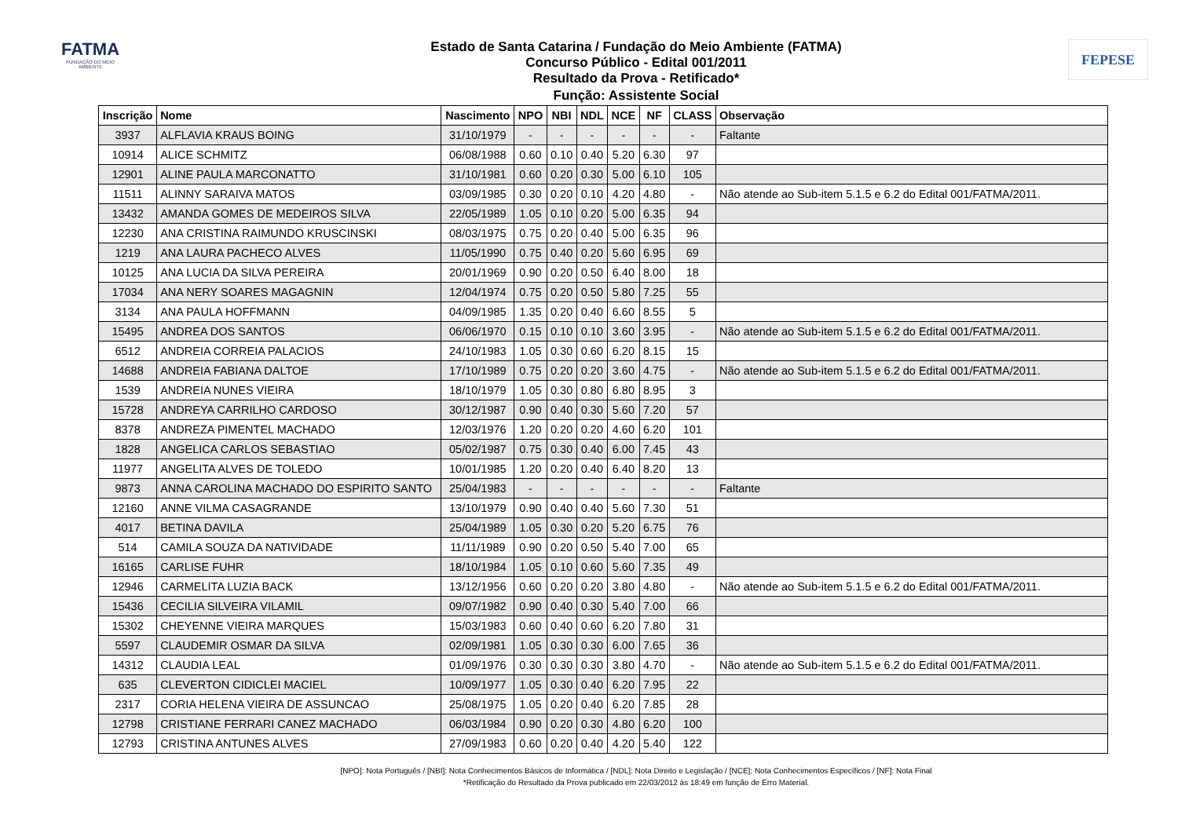FATMA
FUNDAÇÃO DO MEIO AMBIENTE
FEPESE
Estado de Santa Catarina / Fundação do Meio Ambiente (FATMA)
Concurso Público - Edital 001/2011
Resultado da Prova - Retificado*
Função: Assistente Social
| Inscrição | Nome | Nascimento | NPO | NBI | NDL | NCE | NF | CLASS | Observação |
| --- | --- | --- | --- | --- | --- | --- | --- | --- | --- |
| 3937 | ALFLAVIA KRAUS BOING | 31/10/1979 | - | - | - | - | - | - | Faltante |
| 10914 | ALICE SCHMITZ | 06/08/1988 | 0.60 | 0.10 | 0.40 | 5.20 | 6.30 | 97 | |
| 12901 | ALINE PAULA MARCONATTO | 31/10/1981 | 0.60 | 0.20 | 0.30 | 5.00 | 6.10 | 105 | |
| 11511 | ALINNY SARAIVA MATOS | 03/09/1985 | 0.30 | 0.20 | 0.10 | 4.20 | 4.80 | - | Não atende ao Sub-item 5.1.5 e 6.2 do Edital 001/FATMA/2011. |
| 13432 | AMANDA GOMES DE MEDEIROS SILVA | 22/05/1989 | 1.05 | 0.10 | 0.20 | 5.00 | 6.35 | 94 | |
| 12230 | ANA CRISTINA RAIMUNDO KRUSCINSKI | 08/03/1975 | 0.75 | 0.20 | 0.40 | 5.00 | 6.35 | 96 | |
| 1219 | ANA LAURA PACHECO ALVES | 11/05/1990 | 0.75 | 0.40 | 0.20 | 5.60 | 6.95 | 69 | |
| 10125 | ANA LUCIA DA SILVA PEREIRA | 20/01/1969 | 0.90 | 0.20 | 0.50 | 6.40 | 8.00 | 18 | |
| 17034 | ANA NERY SOARES MAGAGNIN | 12/04/1974 | 0.75 | 0.20 | 0.50 | 5.80 | 7.25 | 55 | |
| 3134 | ANA PAULA HOFFMANN | 04/09/1985 | 1.35 | 0.20 | 0.40 | 6.60 | 8.55 | 5 | |
| 15495 | ANDREA DOS SANTOS | 06/06/1970 | 0.15 | 0.10 | 0.10 | 3.60 | 3.95 | - | Não atende ao Sub-item 5.1.5 e 6.2 do Edital 001/FATMA/2011. |
| 6512 | ANDREIA CORREIA PALACIOS | 24/10/1983 | 1.05 | 0.30 | 0.60 | 6.20 | 8.15 | 15 | |
| 14688 | ANDREIA FABIANA DALTOE | 17/10/1989 | 0.75 | 0.20 | 0.20 | 3.60 | 4.75 | - | Não atende ao Sub-item 5.1.5 e 6.2 do Edital 001/FATMA/2011. |
| 1539 | ANDREIA NUNES VIEIRA | 18/10/1979 | 1.05 | 0.30 | 0.80 | 6.80 | 8.95 | 3 | |
| 15728 | ANDREYA CARRILHO CARDOSO | 30/12/1987 | 0.90 | 0.40 | 0.30 | 5.60 | 7.20 | 57 | |
| 8378 | ANDREZA PIMENTEL MACHADO | 12/03/1976 | 1.20 | 0.20 | 0.20 | 4.60 | 6.20 | 101 | |
| 1828 | ANGELICA CARLOS SEBASTIAO | 05/02/1987 | 0.75 | 0.30 | 0.40 | 6.00 | 7.45 | 43 | |
| 11977 | ANGELITA ALVES DE TOLEDO | 10/01/1985 | 1.20 | 0.20 | 0.40 | 6.40 | 8.20 | 13 | |
| 9873 | ANNA CAROLINA MACHADO DO ESPIRITO SANTO | 25/04/1983 | - | - | - | - | - | - | Faltante |
| 12160 | ANNE VILMA CASAGRANDE | 13/10/1979 | 0.90 | 0.40 | 0.40 | 5.60 | 7.30 | 51 | |
| 4017 | BETINA DAVILA | 25/04/1989 | 1.05 | 0.30 | 0.20 | 5.20 | 6.75 | 76 | |
| 514 | CAMILA SOUZA DA NATIVIDADE | 11/11/1989 | 0.90 | 0.20 | 0.50 | 5.40 | 7.00 | 65 | |
| 16165 | CARLISE FUHR | 18/10/1984 | 1.05 | 0.10 | 0.60 | 5.60 | 7.35 | 49 | |
| 12946 | CARMELITA LUZIA BACK | 13/12/1956 | 0.60 | 0.20 | 0.20 | 3.80 | 4.80 | - | Não atende ao Sub-item 5.1.5 e 6.2 do Edital 001/FATMA/2011. |
| 15436 | CECILIA SILVEIRA VILAMIL | 09/07/1982 | 0.90 | 0.40 | 0.30 | 5.40 | 7.00 | 66 | |
| 15302 | CHEYENNE VIEIRA MARQUES | 15/03/1983 | 0.60 | 0.40 | 0.60 | 6.20 | 7.80 | 31 | |
| 5597 | CLAUDEMIR OSMAR DA SILVA | 02/09/1981 | 1.05 | 0.30 | 0.30 | 6.00 | 7.65 | 36 | |
| 14312 | CLAUDIA LEAL | 01/09/1976 | 0.30 | 0.30 | 0.30 | 3.80 | 4.70 | - | Não atende ao Sub-item 5.1.5 e 6.2 do Edital 001/FATMA/2011. |
| 635 | CLEVERTON CIDICLEI MACIEL | 10/09/1977 | 1.05 | 0.30 | 0.40 | 6.20 | 7.95 | 22 | |
| 2317 | CORIA HELENA VIEIRA DE ASSUNCAO | 25/08/1975 | 1.05 | 0.20 | 0.40 | 6.20 | 7.85 | 28 | |
| 12798 | CRISTIANE FERRARI CANEZ MACHADO | 06/03/1984 | 0.90 | 0.20 | 0.30 | 4.80 | 6.20 | 100 | |
| 12793 | CRISTINA ANTUNES ALVES | 27/09/1983 | 0.60 | 0.20 | 0.40 | 4.20 | 5.40 | 122 | |
[NPO]: Nota Português / [NBI]: Nota Conhecimentos Básicos de Informática / [NDL]: Nota Direito e Legislação / [NCE]: Nota Conhecimentos Específicos / [NF]: Nota Final
*Retificação do Resultado da Prova publicado em 22/03/2012 às 18:49 em função de Erro Material.